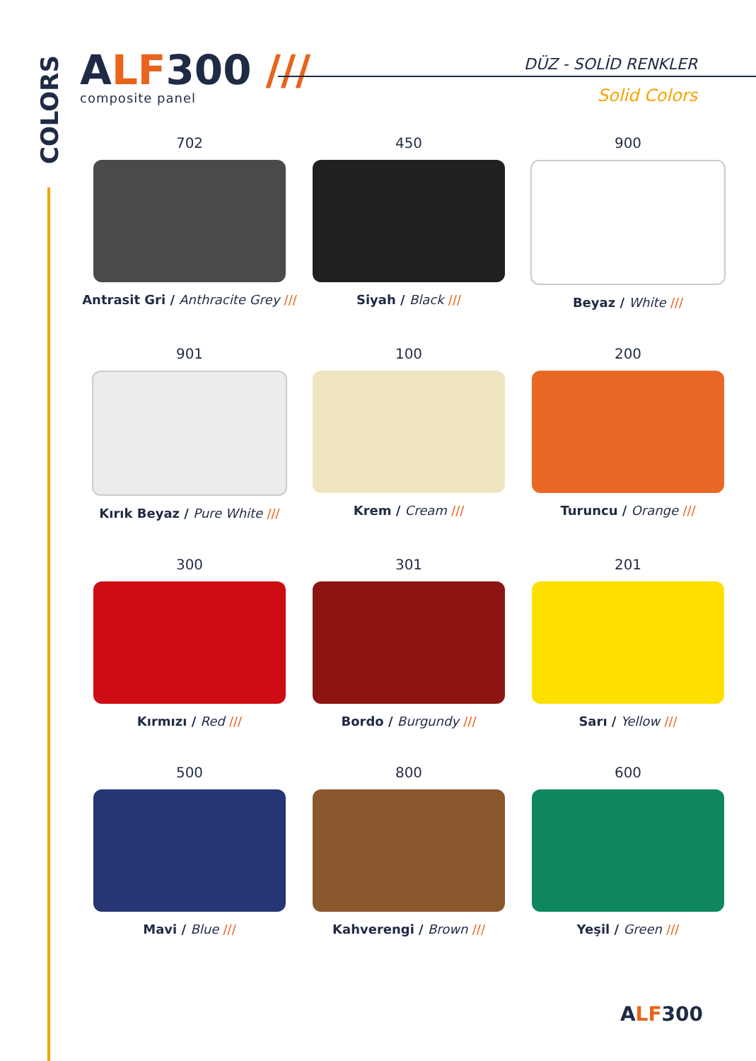COLORS
ALF300 ///
composite panel
DÜZ - SOLİD RENKLER
Solid Colors
702
Antrasit Gri / Anthracite Grey ///
450
Siyah / Black ///
900
Beyaz / White ///
901
Kırık Beyaz / Pure White ///
100
Krem / Cream ///
200
Turuncu / Orange ///
300
Kırmızı / Red ///
301
Bordo / Burgundy ///
201
Sarı / Yellow ///
500
Mavi / Blue ///
800
Kahverengi / Brown ///
600
Yeşil / Green ///
ALF300